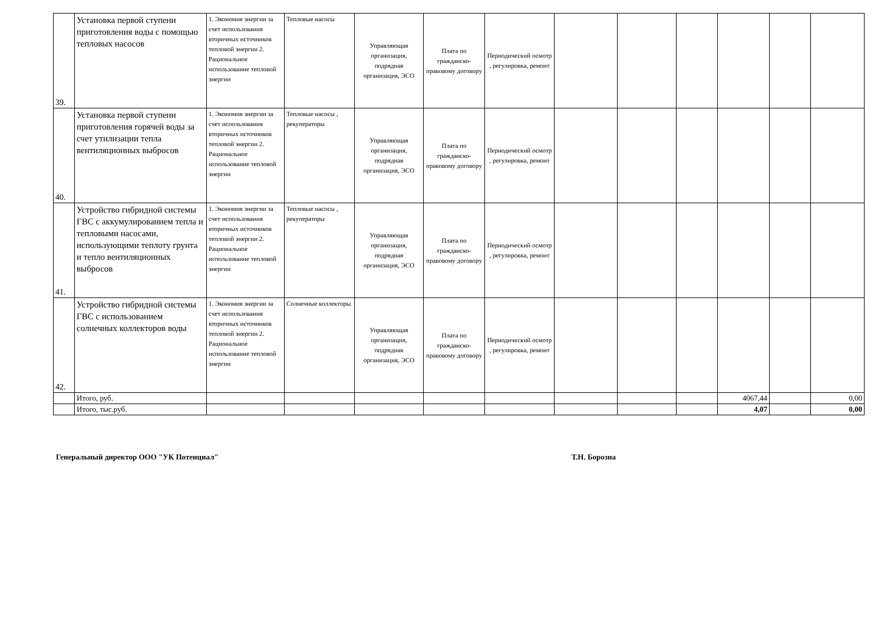| 39. | Установка первой ступени приготовления воды с помощью тепловых насосов | 1. Экономия энергии за счет использования вторичных источников тепловой энергии 2. Рациональное использование тепловой энергии | Тепловые насосы | Управляющая организация, подрядная организация, ЭСО | Плата по гражданско-правовому договору | Периодический осмотр , регулировка, ремонт | | | | | | |
| 40. | Установка первой ступени приготовления горячей воды за счет утилизации тепла вентиляционных выбросов | 1. Экономия энергии за счет использования вторичных источников тепловой энергии 2. Рациональное использование тепловой энергии | Тепловые насосы , рекуператоры | Управляющая организация, подрядная организация, ЭСО | Плата по гражданско-правовому договору | Периодический осмотр , регулировка, ремонт | | | | | | |
| 41. | Устройство гибридной системы ГВС с аккумулированием тепла и тепловыми насосами, использующими теплоту грунта и тепло вентиляционных выбросов | 1. Экономия энергии за счет использования вторичных источников тепловой энергии 2. Рациональное использование тепловой энергии | Тепловые насосы , рекуператоры | Управляющая организация, подрядная организация, ЭСО | Плата по гражданско-правовому договору | Периодический осмотр , регулировка, ремонт | | | | | | |
| 42. | Устройство гибридной системы ГВС с использованием солнечных коллекторов воды | 1. Экономия энергии за счет использования вторичных источников тепловой энергии 2. Рациональное использование тепловой энергии | Солнечные коллекторы | Управляющая организация, подрядная организация, ЭСО | Плата по гражданско-правовому договору | Периодический осмотр , регулировка, ремонт | | | | | | |
| | Итого, руб. | | | | | | | | | 4067,44 | | 0,00 |
| | Итого, тыс.руб. | | | | | | | | | 4,07 | | 0,00 |
Генеральный директор ООО "УК Потенциал" Т.Н. Борозна